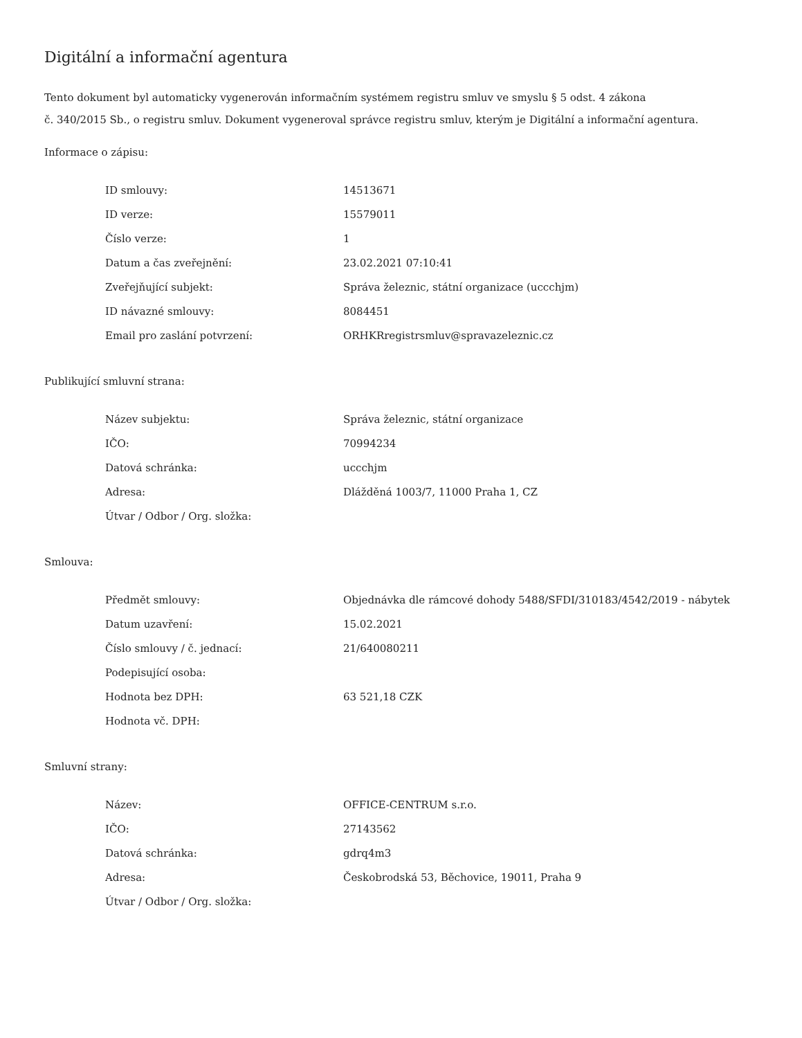Digitální a informační agentura
Tento dokument byl automaticky vygenerován informačním systémem registru smluv ve smyslu § 5 odst. 4 zákona
č. 340/2015 Sb., o registru smluv. Dokument vygeneroval správce registru smluv, kterým je Digitální a informační agentura.
Informace o zápisu:
| ID smlouvy: | 14513671 |
| ID verze: | 15579011 |
| Číslo verze: | 1 |
| Datum a čas zveřejnění: | 23.02.2021 07:10:41 |
| Zveřejňující subjekt: | Správa železnic, státní organizace (uccchjm) |
| ID návazné smlouvy: | 8084451 |
| Email pro zaslání potvrzení: | ORHKRregistrsmluv@spravazeleznic.cz |
Publikující smluvní strana:
| Název subjektu: | Správa železnic, státní organizace |
| IČO: | 70994234 |
| Datová schránka: | uccchjm |
| Adresa: | Dlážděná 1003/7, 11000 Praha 1, CZ |
| Útvar / Odbor / Org. složka: | |
Smlouva:
| Předmět smlouvy: | Objednávka dle rámcové dohody 5488/SFDI/310183/4542/2019 - nábytek |
| Datum uzavření: | 15.02.2021 |
| Číslo smlouvy / č. jednací: | 21/640080211 |
| Podepisující osoba: | |
| Hodnota bez DPH: | 63 521,18 CZK |
| Hodnota vč. DPH: | |
Smluvní strany:
| Název: | OFFICE-CENTRUM s.r.o. |
| IČO: | 27143562 |
| Datová schránka: | gdrq4m3 |
| Adresa: | Českobrodská 53, Běchovice, 19011, Praha 9 |
| Útvar / Odbor / Org. složka: | |